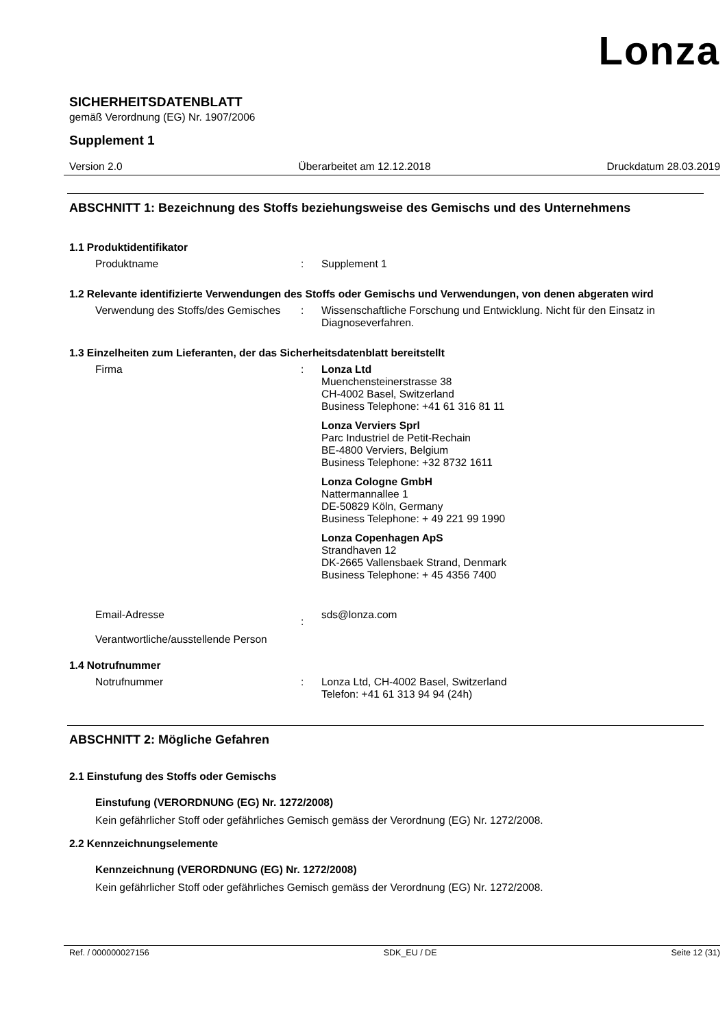Lonza
SICHERHEITSDATENBLATT
gemäß Verordnung (EG) Nr. 1907/2006
Supplement 1
Version 2.0 Überarbeitet am 12.12.2018 Druckdatum 28.03.2019
ABSCHNITT 1: Bezeichnung des Stoffs beziehungsweise des Gemischs und des Unternehmens
1.1 Produktidentifikator
Produktname : Supplement 1
1.2 Relevante identifizierte Verwendungen des Stoffs oder Gemischs und Verwendungen, von denen abgeraten wird
Verwendung des Stoffs/des Gemisches
: Wissenschaftliche Forschung und Entwicklung. Nicht für den Einsatz in Diagnoseverfahren.
1.3 Einzelheiten zum Lieferanten, der das Sicherheitsdatenblatt bereitstellt
Firma : Lonza Ltd
Muenchensteinerstrasse 38
CH-4002 Basel, Switzerland
Business Telephone: +41 61 316 81 11
Lonza Verviers Sprl
Parc Industriel de Petit-Rechain
BE-4800 Verviers, Belgium
Business Telephone: +32 8732 1611
Lonza Cologne GmbH
Nattermannallee 1
DE-50829 Köln, Germany
Business Telephone: + 49 221 99 1990
Lonza Copenhagen ApS
Strandhaven 12
DK-2665 Vallensbaek Strand, Denmark
Business Telephone: + 45 4356 7400
Email-Adresse
Verantwortliche/ausstellende Person
:
sds@lonza.com
1.4 Notrufnummer
Notrufnummer : Lonza Ltd, CH-4002 Basel, Switzerland
Telefon: +41 61 313 94 94 (24h)
ABSCHNITT 2: Mögliche Gefahren
2.1 Einstufung des Stoffs oder Gemischs
Einstufung (VERORDNUNG (EG) Nr. 1272/2008)
Kein gefährlicher Stoff oder gefährliches Gemisch gemäss der Verordnung (EG) Nr. 1272/2008.
2.2 Kennzeichnungselemente
Kennzeichnung (VERORDNUNG (EG) Nr. 1272/2008)
Kein gefährlicher Stoff oder gefährliches Gemisch gemäss der Verordnung (EG) Nr. 1272/2008.
Ref. / 000000027156 SDK_EU / DE Seite 12 (31)